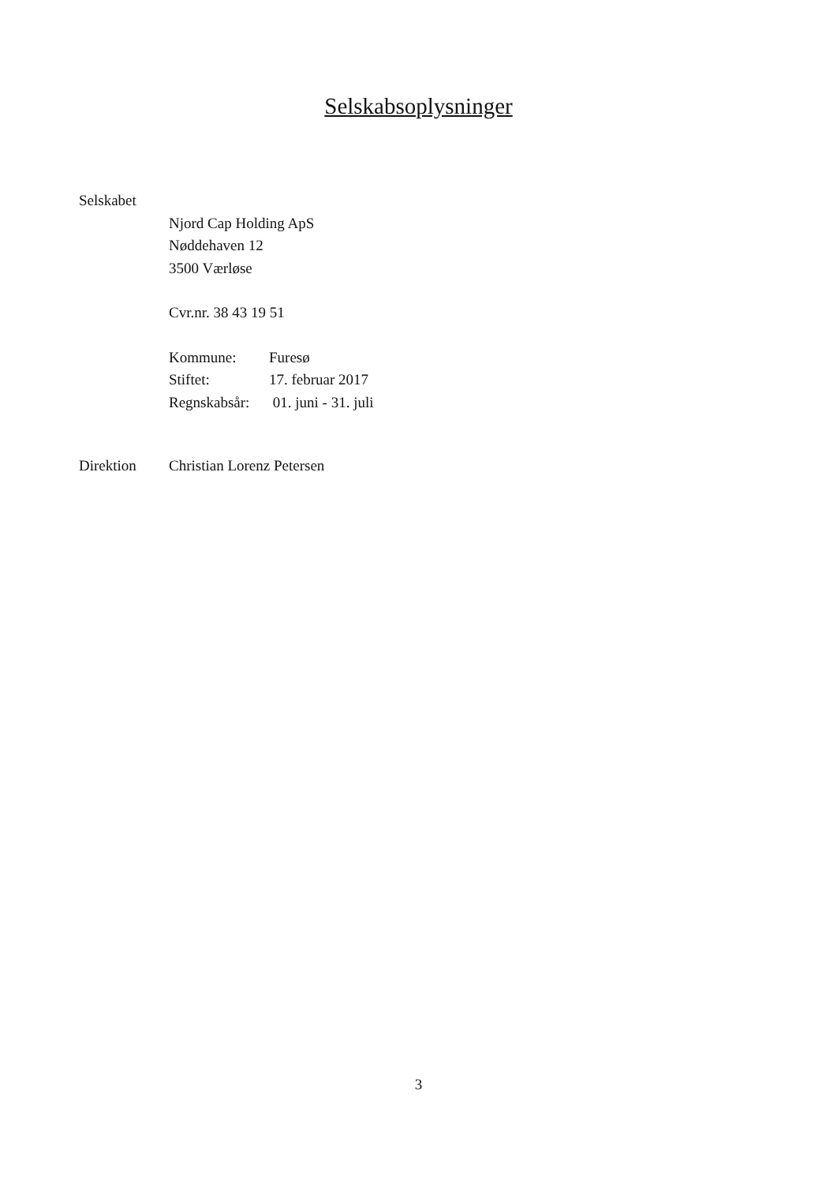Selskabsoplysninger
Selskabet
Njord Cap Holding ApS
Nøddehaven 12
3500 Værløse
Cvr.nr. 38 43 19 51
Kommune: Furesø
Stiftet: 17. februar 2017
Regnskabsår: 01. juni - 31. juli
Direktion Christian Lorenz Petersen
3